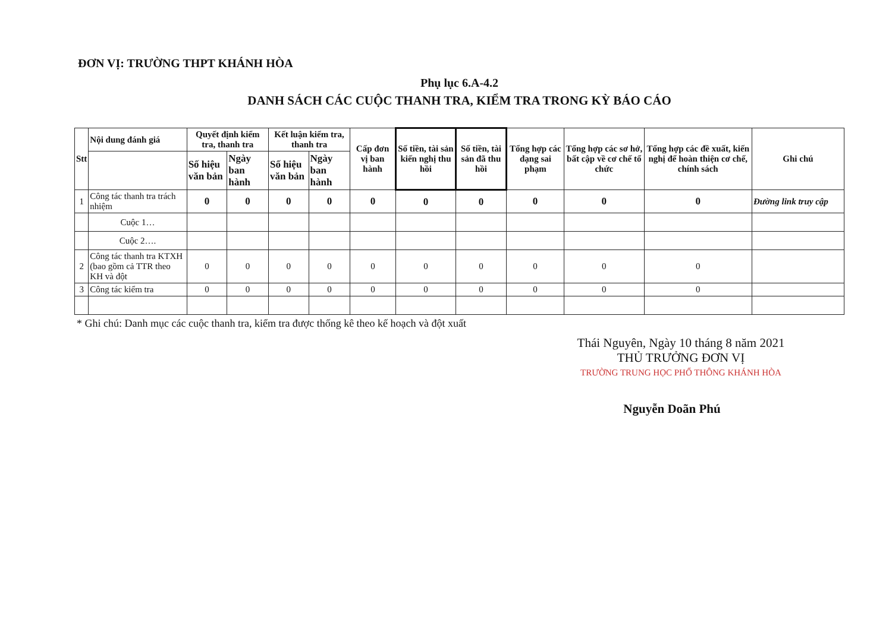ĐƠN VỊ: TRƯỜNG THPT KHÁNH HÒA
Phụ lục 6.A-4.2
DANH SÁCH CÁC CUỘC THANH TRA, KIỂM TRA TRONG KỲ BÁO CÁO
| Stt | Nội dung đánh giá | Quyết định kiểm tra, thanh tra | | Kết luận kiểm tra, thanh tra | | Cấp đơn vị ban hành | Số tiền, tài sản kiến nghị thu hồi | Số tiền, tài sản đã thu hồi | Tổng hợp các dạng sai phạm | Tổng hợp các sơ hở, bất cập về cơ chế tổ chức | Tổng hợp các đề xuất, kiến nghị để hoàn thiện cơ chế, chính sách | Ghi chú |
| --- | --- | --- | --- | --- | --- | --- | --- | --- | --- | --- | --- | --- |
| | | Số hiệu văn bản | Ngày ban hành | Số hiệu văn bản | Ngày ban hành | | | | | | | |
| 1 | Công tác thanh tra trách nhiệm | 0 | 0 | 0 | 0 | 0 | 0 | 0 | 0 | 0 | 0 | Đường link truy cập |
| | Cuộc 1… | | | | | | | | | | | |
| | Cuộc 2…. | | | | | | | | | | | |
| 2 | Công tác thanh tra KTXH (bao gồm cả TTR theo KH và đột | 0 | 0 | 0 | 0 | 0 | 0 | 0 | 0 | 0 | 0 | |
| 3 | Công tác kiểm tra | 0 | 0 | 0 | 0 | 0 | 0 | 0 | 0 | 0 | 0 | |
* Ghi chú: Danh mục các cuộc thanh tra, kiểm tra được thống kê theo kế hoạch và đột xuất
Thái Nguyên, Ngày 10 tháng 8 năm 2021
THỦ TRƯỞNG ĐƠN VỊ
TRƯỜNG TRUNG HỌC PHỔ THÔNG KHÁNH HÒA
Nguyễn Doãn Phú